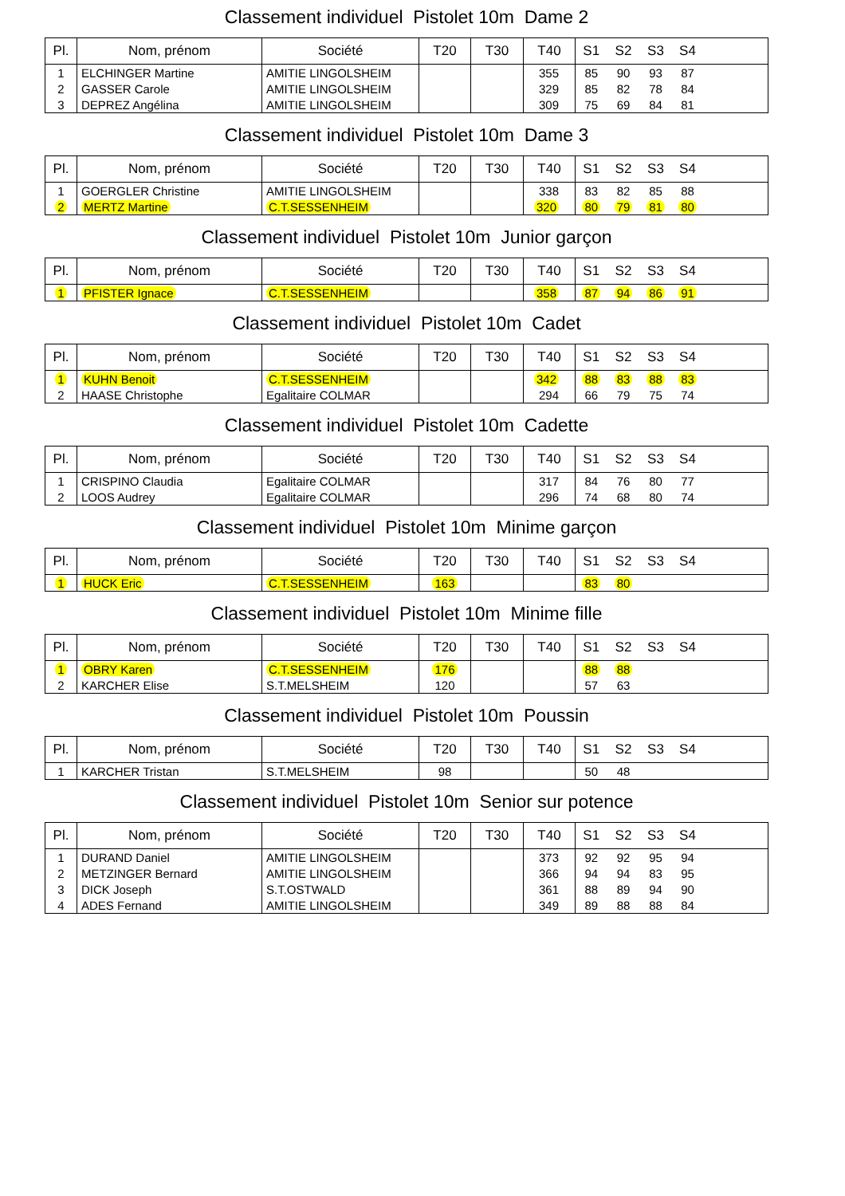Classement individuel Pistolet 10m Dame 2
| Pl. | Nom, prénom | Société | T20 | T30 | T40 | S1 | S2 | S3 | S4 | |
| --- | --- | --- | --- | --- | --- | --- | --- | --- | --- | --- |
| 1 | ELCHINGER Martine | AMITIE LINGOLSHEIM | | | 355 | 85 | 90 | 93 | 87 | |
| 2 | GASSER Carole | AMITIE LINGOLSHEIM | | | 329 | 85 | 82 | 78 | 84 | |
| 3 | DEPREZ Angélina | AMITIE LINGOLSHEIM | | | 309 | 75 | 69 | 84 | 81 | |
Classement individuel Pistolet 10m Dame 3
| Pl. | Nom, prénom | Société | T20 | T30 | T40 | S1 | S2 | S3 | S4 | |
| --- | --- | --- | --- | --- | --- | --- | --- | --- | --- | --- |
| 1 | GOERGLER Christine | AMITIE LINGOLSHEIM | | | 338 | 83 | 82 | 85 | 88 | |
| 2 | MERTZ Martine | C.T.SESSENHEIM | | | 320 | 80 | 79 | 81 | 80 | |
Classement individuel Pistolet 10m Junior garçon
| Pl. | Nom, prénom | Société | T20 | T30 | T40 | S1 | S2 | S3 | S4 | |
| --- | --- | --- | --- | --- | --- | --- | --- | --- | --- | --- |
| 1 | PFISTER Ignace | C.T.SESSENHEIM | | | 358 | 87 | 94 | 86 | 91 | |
Classement individuel Pistolet 10m Cadet
| Pl. | Nom, prénom | Société | T20 | T30 | T40 | S1 | S2 | S3 | S4 | |
| --- | --- | --- | --- | --- | --- | --- | --- | --- | --- | --- |
| 1 | KUHN Benoit | C.T.SESSENHEIM | | | 342 | 88 | 83 | 88 | 83 | |
| 2 | HAASE Christophe | Egalitaire COLMAR | | | 294 | 66 | 79 | 75 | 74 | |
Classement individuel Pistolet 10m Cadette
| Pl. | Nom, prénom | Société | T20 | T30 | T40 | S1 | S2 | S3 | S4 | |
| --- | --- | --- | --- | --- | --- | --- | --- | --- | --- | --- |
| 1 | CRISPINO Claudia | Egalitaire COLMAR | | | 317 | 84 | 76 | 80 | 77 | |
| 2 | LOOS Audrey | Egalitaire COLMAR | | | 296 | 74 | 68 | 80 | 74 | |
Classement individuel Pistolet 10m Minime garçon
| Pl. | Nom, prénom | Société | T20 | T30 | T40 | S1 | S2 | S3 | S4 | |
| --- | --- | --- | --- | --- | --- | --- | --- | --- | --- | --- |
| 1 | HUCK Eric | C.T.SESSENHEIM | 163 | | | 83 | 80 | | | |
Classement individuel Pistolet 10m Minime fille
| Pl. | Nom, prénom | Société | T20 | T30 | T40 | S1 | S2 | S3 | S4 | |
| --- | --- | --- | --- | --- | --- | --- | --- | --- | --- | --- |
| 1 | OBRY Karen | C.T.SESSENHEIM | 176 | | | 88 | 88 | | | |
| 2 | KARCHER Elise | S.T.MELSHEIM | 120 | | | 57 | 63 | | | |
Classement individuel Pistolet 10m Poussin
| Pl. | Nom, prénom | Société | T20 | T30 | T40 | S1 | S2 | S3 | S4 | |
| --- | --- | --- | --- | --- | --- | --- | --- | --- | --- | --- |
| 1 | KARCHER Tristan | S.T.MELSHEIM | 98 | | | 50 | 48 | | | |
Classement individuel Pistolet 10m Senior sur potence
| Pl. | Nom, prénom | Société | T20 | T30 | T40 | S1 | S2 | S3 | S4 | |
| --- | --- | --- | --- | --- | --- | --- | --- | --- | --- | --- |
| 1 | DURAND Daniel | AMITIE LINGOLSHEIM | | | 373 | 92 | 92 | 95 | 94 | |
| 2 | METZINGER Bernard | AMITIE LINGOLSHEIM | | | 366 | 94 | 94 | 83 | 95 | |
| 3 | DICK Joseph | S.T.OSTWALD | | | 361 | 88 | 89 | 94 | 90 | |
| 4 | ADES Fernand | AMITIE LINGOLSHEIM | | | 349 | 89 | 88 | 88 | 84 | |